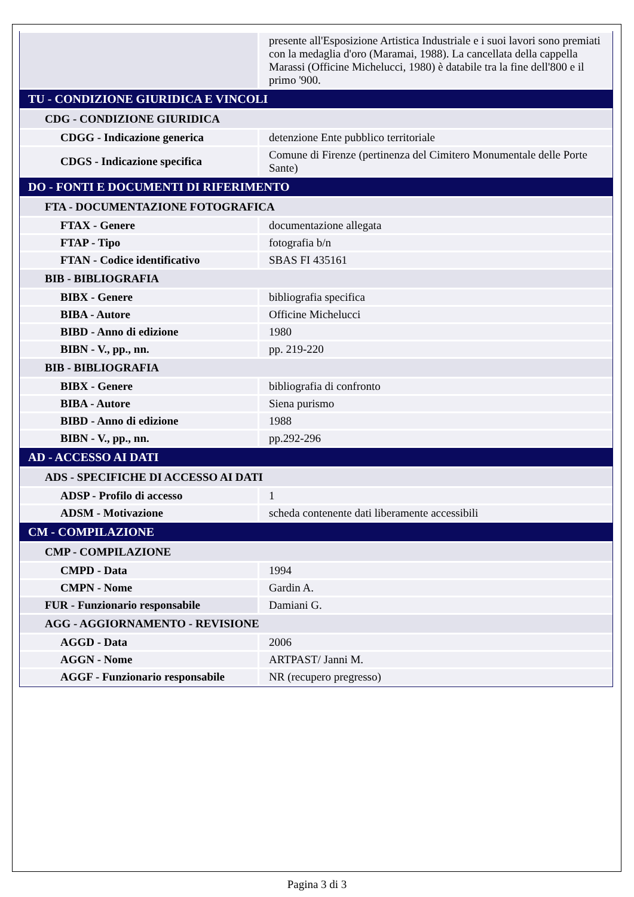| | presente all'Esposizione Artistica Industriale e i suoi lavori sono premiati con la medaglia d'oro (Maramai, 1988). La cancellata della cappella Marassi (Officine Michelucci, 1980) è databile tra la fine dell'800 e il primo '900. |
| TU - CONDIZIONE GIURIDICA E VINCOLI | |
| CDG - CONDIZIONE GIURIDICA | |
| CDGG - Indicazione generica | detenzione Ente pubblico territoriale |
| CDGS - Indicazione specifica | Comune di Firenze (pertinenza del Cimitero Monumentale delle Porte Sante) |
| DO - FONTI E DOCUMENTI DI RIFERIMENTO | |
| FTA - DOCUMENTAZIONE FOTOGRAFICA | |
| FTAX - Genere | documentazione allegata |
| FTAP - Tipo | fotografia b/n |
| FTAN - Codice identificativo | SBAS FI 435161 |
| BIB - BIBLIOGRAFIA | |
| BIBX - Genere | bibliografia specifica |
| BIBA - Autore | Officine Michelucci |
| BIBD - Anno di edizione | 1980 |
| BIBN - V., pp., nn. | pp. 219-220 |
| BIB - BIBLIOGRAFIA | |
| BIBX - Genere | bibliografia di confronto |
| BIBA - Autore | Siena purismo |
| BIBD - Anno di edizione | 1988 |
| BIBN - V., pp., nn. | pp.292-296 |
| AD - ACCESSO AI DATI | |
| ADS - SPECIFICHE DI ACCESSO AI DATI | |
| ADSP - Profilo di accesso | 1 |
| ADSM - Motivazione | scheda contenente dati liberamente accessibili |
| CM - COMPILAZIONE | |
| CMP - COMPILAZIONE | |
| CMPD - Data | 1994 |
| CMPN - Nome | Gardin A. |
| FUR - Funzionario responsabile | Damiani G. |
| AGG - AGGIORNAMENTO - REVISIONE | |
| AGGD - Data | 2006 |
| AGGN - Nome | ARTPAST/ Janni M. |
| AGGF - Funzionario responsabile | NR (recupero pregresso) |
Pagina 3 di 3